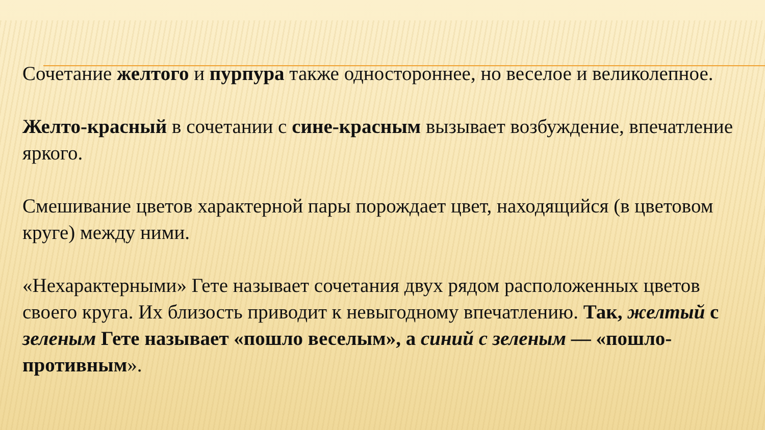Сочетание желтого и пурпура также одностороннее, но веселое и великолепное.
Желто-красный в сочетании с сине-красным вызывает возбуждение, впечатление яркого.
Смешивание цветов характерной пары порождает цвет, находящийся (в цветовом круге) между ними.
«Нехарактерными» Гете называет сочетания двух рядом расположенных цветов своего круга. Их близость приводит к невыгодному впечатлению. Так, желтый с зеленым Гете называет «пошло веселым», а синий с зеленым — «пошло-противным».